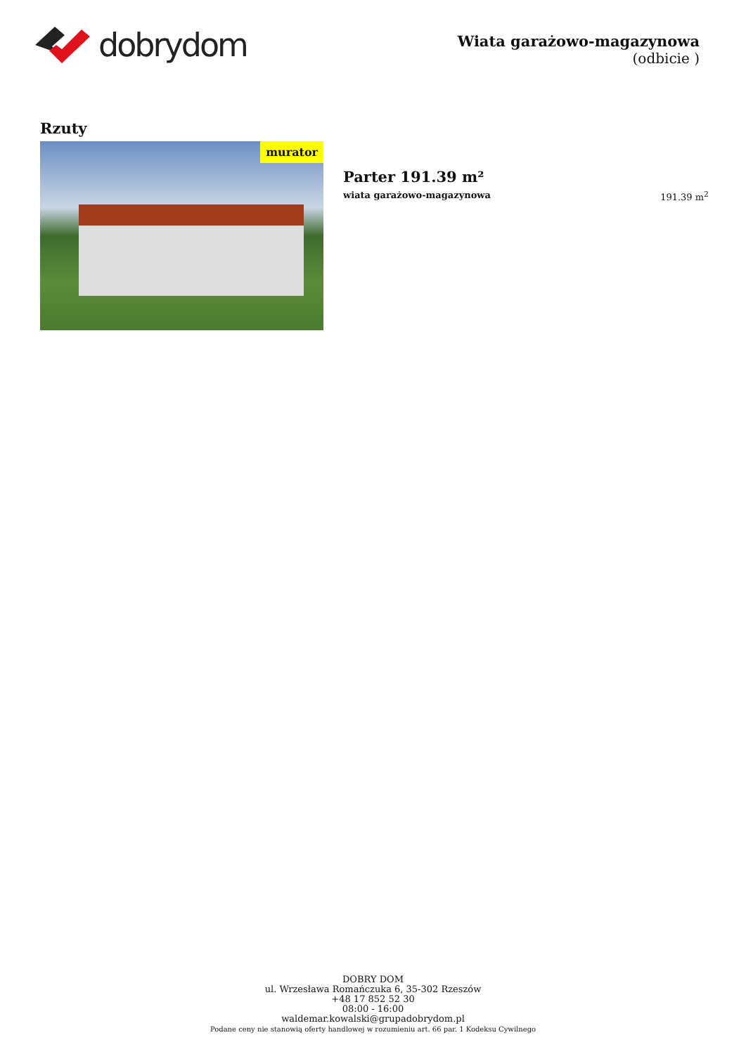dobrydom
Wiata garażowo-magazynowa
(odbicie )
Rzuty
murator
Parter 191.39 m²
wiata garażowo-magazynowa 191.39 m<sup>2</sup>
DOBRY DOM
ul. Wrzesława Romańczuka 6, 35-302 Rzeszów
+48 17 852 52 30
08:00 - 16:00
waldemar.kowalski@grupadobrydom.pl
Podane ceny nie stanowią oferty handlowej w rozumieniu art. 66 par. 1 Kodeksu Cywilnego